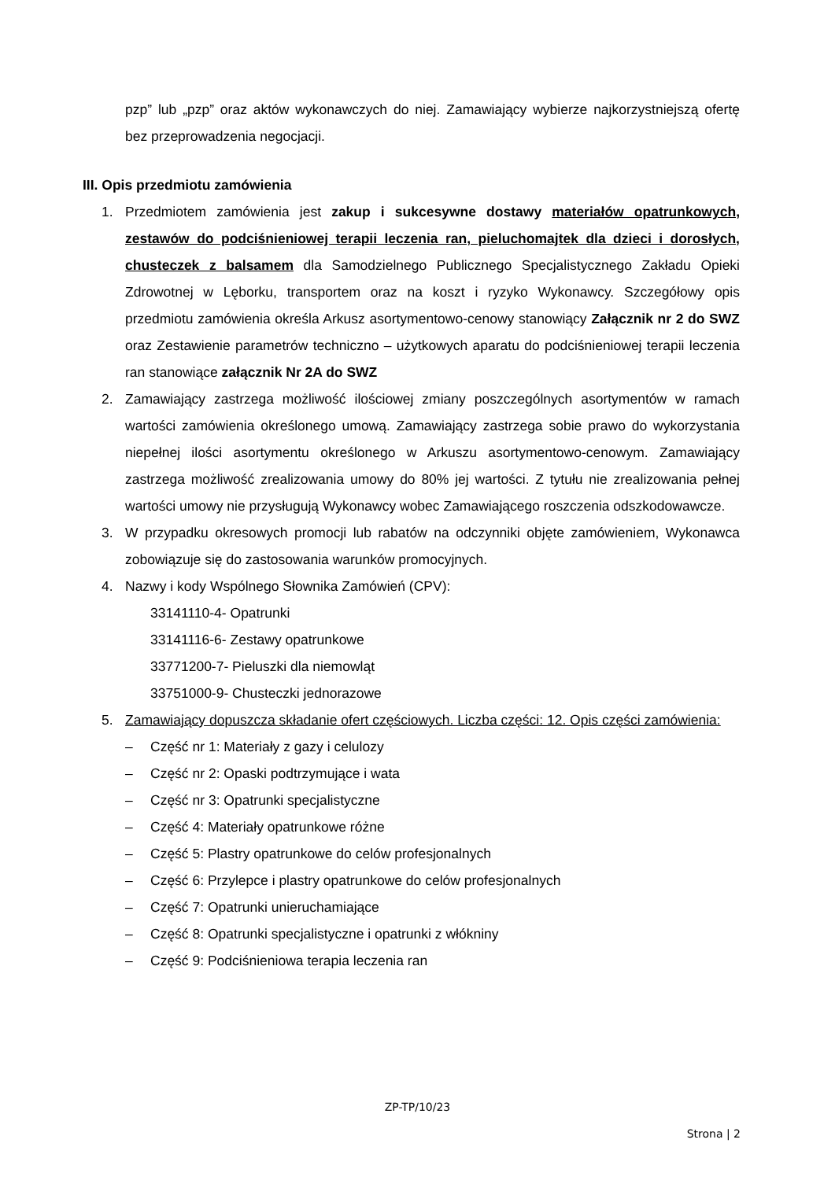pzp” lub „pzp” oraz aktów wykonawczych do niej. Zamawiający wybierze najkorzystniejszą ofertę bez przeprowadzenia negocjacji.
III. Opis przedmiotu zamówienia
1. Przedmiotem zamówienia jest zakup i sukcesywne dostawy materiałów opatrunkowych, zestawów do podciśnieniowej terapii leczenia ran, pieluchomajtek dla dzieci i dorosłych, chusteczek z balsamem dla Samodzielnego Publicznego Specjalistycznego Zakładu Opieki Zdrowotnej w Lęborku, transportem oraz na koszt i ryzyko Wykonawcy. Szczegółowy opis przedmiotu zamówienia określa Arkusz asortymentowo-cenowy stanowiący Załącznik nr 2 do SWZ oraz Zestawienie parametrów techniczno – użytkowych aparatu do podciśnieniowej terapii leczenia ran stanowiące załącznik Nr 2A do SWZ
2. Zamawiający zastrzega możliwość ilościowej zmiany poszczególnych asortymentów w ramach wartości zamówienia określonego umową. Zamawiający zastrzega sobie prawo do wykorzystania niepełnej ilości asortymentu określonego w Arkuszu asortymentowo-cenowym. Zamawiający zastrzega możliwość zrealizowania umowy do 80% jej wartości. Z tytułu nie zrealizowania pełnej wartości umowy nie przysługują Wykonawcy wobec Zamawiającego roszczenia odszkodowawcze.
3. W przypadku okresowych promocji lub rabatów na odczynniki objęte zamówieniem, Wykonawca zobowiązuje się do zastosowania warunków promocyjnych.
4. Nazwy i kody Wspólnego Słownika Zamówień (CPV):
33141110-4- Opatrunki
33141116-6- Zestawy opatrunkowe
33771200-7- Pieluszki dla niemowląt
33751000-9- Chusteczki jednorazowe
5. Zamawiający dopuszcza składanie ofert częściowych. Liczba części: 12. Opis części zamówienia:
– Część nr 1: Materiały z gazy i celulozy
– Część nr 2: Opaski podtrzymujące i wata
– Część nr 3: Opatrunki specjalistyczne
– Część 4: Materiały opatrunkowe różne
– Część 5: Plastry opatrunkowe do celów profesjonalnych
– Część 6: Przylepce i plastry opatrunkowe do celów profesjonalnych
– Część 7: Opatrunki unieruchamiające
– Część 8: Opatrunki specjalistyczne i opatrunki z włókniny
– Część 9: Podciśnieniowa terapia leczenia ran
ZP-TP/10/23
Strona | 2